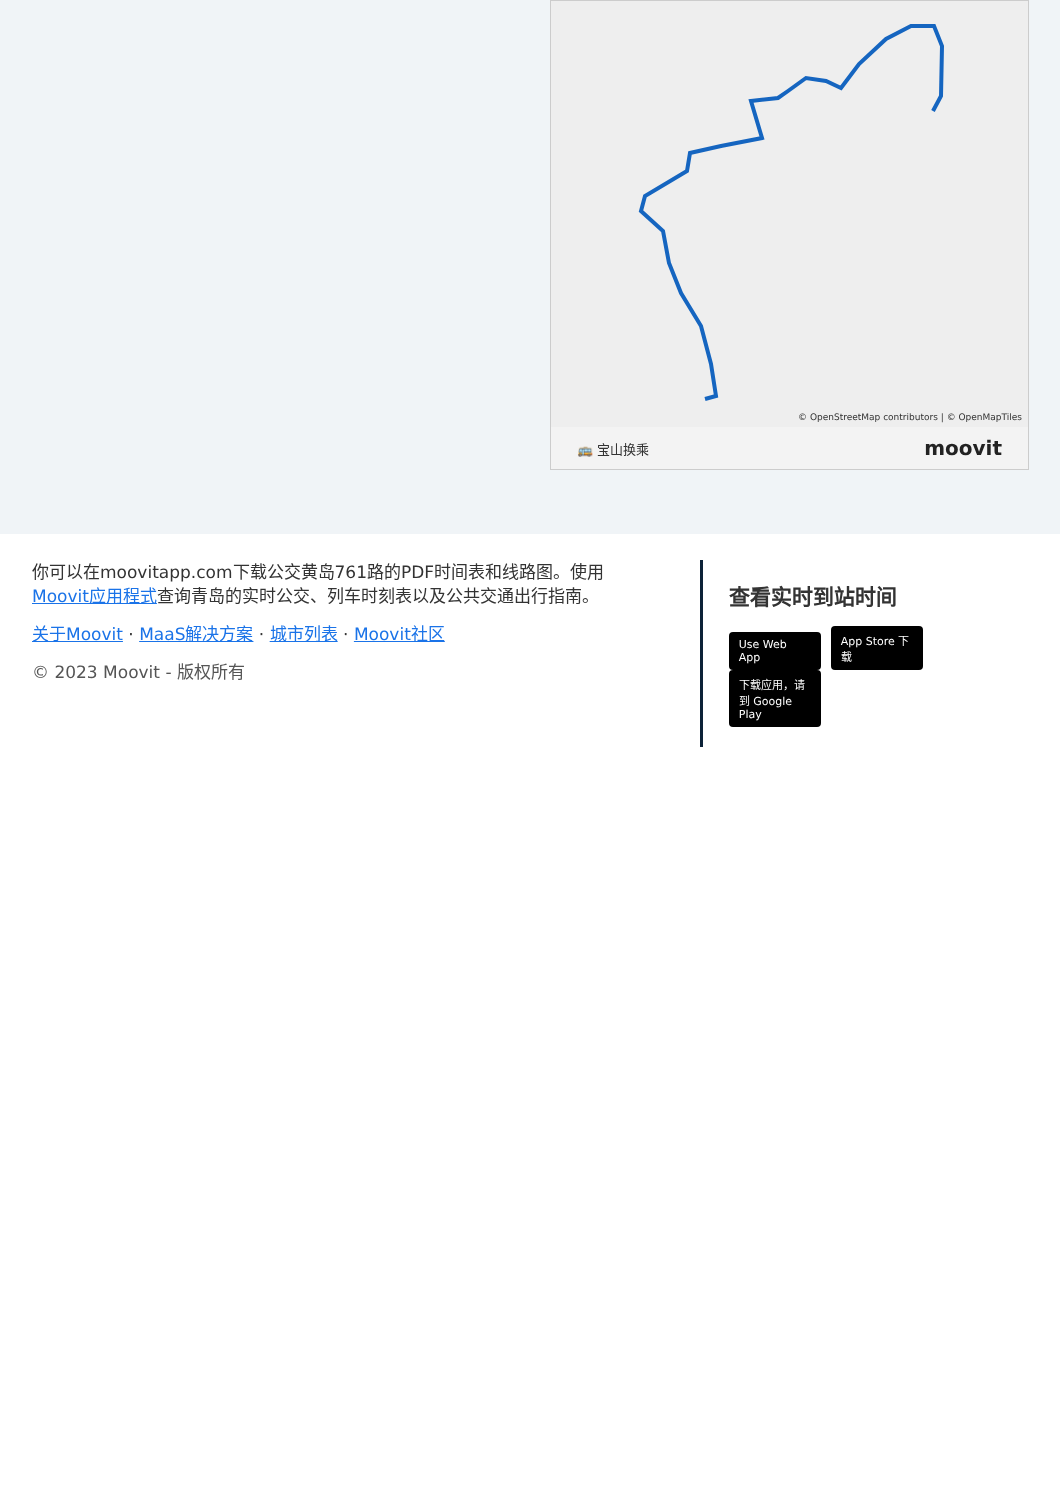© OpenStreetMap contributors | © OpenMapTiles
🚌 宝山换乘 moovit
你可以在moovitapp.com下载公交黄岛761路的PDF时间表和线路图。使用Moovit应用程式查询青岛的实时公交、列车时刻表以及公共交通出行指南。
关于Moovit · MaaS解决方案 · 城市列表 · Moovit社区
© 2023 Moovit - 版权所有
查看实时到站时间
Use Web App App Store 下载 下载应用，请到 Google Play